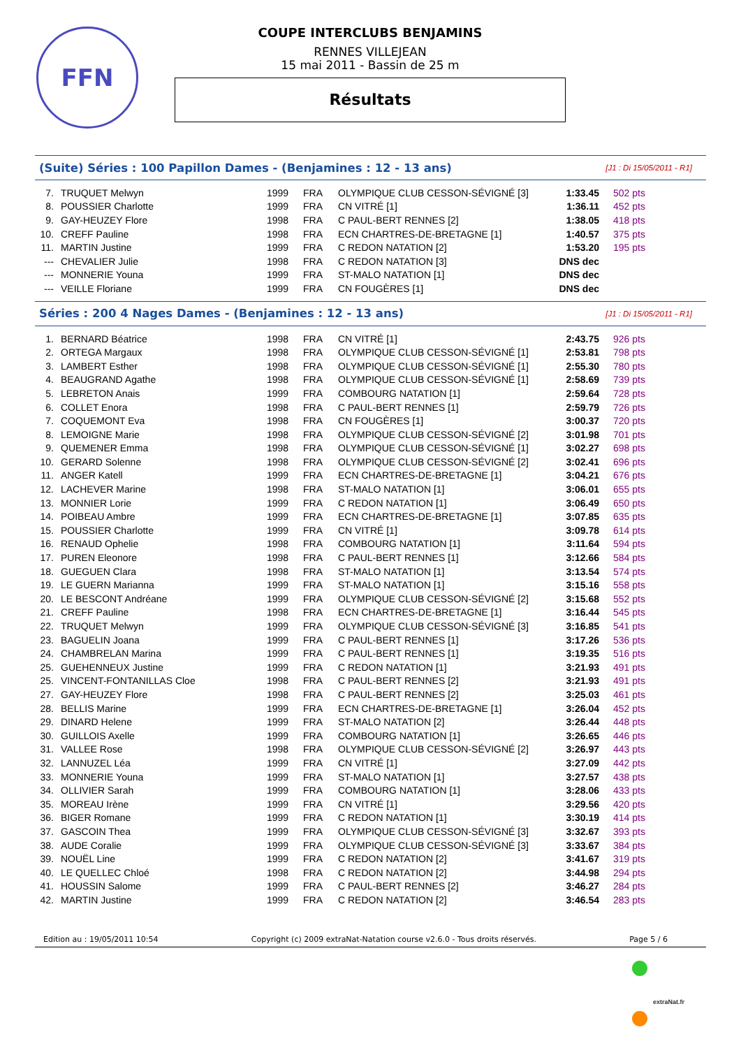FFN
COUPE INTERCLUBS BENJAMINS
RENNES VILLEJEAN
15 mai 2011 - Bassin de 25 m
Résultats
(Suite) Séries : 100 Papillon Dames - (Benjamines : 12 - 13 ans) [J1 : Di 15/05/2011 - R1]
| 7. | TRUQUET Melwyn | 1999 | FRA | OLYMPIQUE CLUB CESSON-SÉVIGNÉ [3] | 1:33.45 | 502 pts |
| 8. | POUSSIER Charlotte | 1999 | FRA | CN VITRÉ [1] | 1:36.11 | 452 pts |
| 9. | GAY-HEUZEY Flore | 1998 | FRA | C PAUL-BERT RENNES [2] | 1:38.05 | 418 pts |
| 10. | CREFF Pauline | 1998 | FRA | ECN CHARTRES-DE-BRETAGNE [1] | 1:40.57 | 375 pts |
| 11. | MARTIN Justine | 1999 | FRA | C REDON NATATION [2] | 1:53.20 | 195 pts |
| --- | CHEVALIER Julie | 1998 | FRA | C REDON NATATION [3] | DNS dec | |
| --- | MONNERIE Youna | 1999 | FRA | ST-MALO NATATION [1] | DNS dec | |
| --- | VEILLE Floriane | 1999 | FRA | CN FOUGÈRES [1] | DNS dec | |
Séries : 200 4 Nages Dames - (Benjamines : 12 - 13 ans) [J1 : Di 15/05/2011 - R1]
| 1. | BERNARD Béatrice | 1998 | FRA | CN VITRÉ [1] | 2:43.75 | 926 pts |
| 2. | ORTEGA Margaux | 1998 | FRA | OLYMPIQUE CLUB CESSON-SÉVIGNÉ [1] | 2:53.81 | 798 pts |
| 3. | LAMBERT Esther | 1998 | FRA | OLYMPIQUE CLUB CESSON-SÉVIGNÉ [1] | 2:55.30 | 780 pts |
| 4. | BEAUGRAND Agathe | 1998 | FRA | OLYMPIQUE CLUB CESSON-SÉVIGNÉ [1] | 2:58.69 | 739 pts |
| 5. | LEBRETON Anais | 1999 | FRA | COMBOURG NATATION [1] | 2:59.64 | 728 pts |
| 6. | COLLET Enora | 1998 | FRA | C PAUL-BERT RENNES [1] | 2:59.79 | 726 pts |
| 7. | COQUEMONT Eva | 1998 | FRA | CN FOUGÈRES [1] | 3:00.37 | 720 pts |
| 8. | LEMOIGNE Marie | 1998 | FRA | OLYMPIQUE CLUB CESSON-SÉVIGNÉ [2] | 3:01.98 | 701 pts |
| 9. | QUEMENER Emma | 1998 | FRA | OLYMPIQUE CLUB CESSON-SÉVIGNÉ [1] | 3:02.27 | 698 pts |
| 10. | GERARD Solenne | 1998 | FRA | OLYMPIQUE CLUB CESSON-SÉVIGNÉ [2] | 3:02.41 | 696 pts |
| 11. | ANGER Katell | 1999 | FRA | ECN CHARTRES-DE-BRETAGNE [1] | 3:04.21 | 676 pts |
| 12. | LACHEVER Marine | 1998 | FRA | ST-MALO NATATION [1] | 3:06.01 | 655 pts |
| 13. | MONNIER Lorie | 1999 | FRA | C REDON NATATION [1] | 3:06.49 | 650 pts |
| 14. | POIBEAU Ambre | 1999 | FRA | ECN CHARTRES-DE-BRETAGNE [1] | 3:07.85 | 635 pts |
| 15. | POUSSIER Charlotte | 1999 | FRA | CN VITRÉ [1] | 3:09.78 | 614 pts |
| 16. | RENAUD Ophelie | 1998 | FRA | COMBOURG NATATION [1] | 3:11.64 | 594 pts |
| 17. | PUREN Eleonore | 1998 | FRA | C PAUL-BERT RENNES [1] | 3:12.66 | 584 pts |
| 18. | GUEGUEN Clara | 1998 | FRA | ST-MALO NATATION [1] | 3:13.54 | 574 pts |
| 19. | LE GUERN Marianna | 1999 | FRA | ST-MALO NATATION [1] | 3:15.16 | 558 pts |
| 20. | LE BESCONT Andréane | 1999 | FRA | OLYMPIQUE CLUB CESSON-SÉVIGNÉ [2] | 3:15.68 | 552 pts |
| 21. | CREFF Pauline | 1998 | FRA | ECN CHARTRES-DE-BRETAGNE [1] | 3:16.44 | 545 pts |
| 22. | TRUQUET Melwyn | 1999 | FRA | OLYMPIQUE CLUB CESSON-SÉVIGNÉ [3] | 3:16.85 | 541 pts |
| 23. | BAGUELIN Joana | 1999 | FRA | C PAUL-BERT RENNES [1] | 3:17.26 | 536 pts |
| 24. | CHAMBRELAN Marina | 1999 | FRA | C PAUL-BERT RENNES [1] | 3:19.35 | 516 pts |
| 25. | GUEHENNEUX Justine | 1999 | FRA | C REDON NATATION [1] | 3:21.93 | 491 pts |
| 25. | VINCENT-FONTANILLAS Cloe | 1998 | FRA | C PAUL-BERT RENNES [2] | 3:21.93 | 491 pts |
| 27. | GAY-HEUZEY Flore | 1998 | FRA | C PAUL-BERT RENNES [2] | 3:25.03 | 461 pts |
| 28. | BELLIS Marine | 1999 | FRA | ECN CHARTRES-DE-BRETAGNE [1] | 3:26.04 | 452 pts |
| 29. | DINARD Helene | 1999 | FRA | ST-MALO NATATION [2] | 3:26.44 | 448 pts |
| 30. | GUILLOIS Axelle | 1999 | FRA | COMBOURG NATATION [1] | 3:26.65 | 446 pts |
| 31. | VALLEE Rose | 1998 | FRA | OLYMPIQUE CLUB CESSON-SÉVIGNÉ [2] | 3:26.97 | 443 pts |
| 32. | LANNUZEL Léa | 1999 | FRA | CN VITRÉ [1] | 3:27.09 | 442 pts |
| 33. | MONNERIE Youna | 1999 | FRA | ST-MALO NATATION [1] | 3:27.57 | 438 pts |
| 34. | OLLIVIER Sarah | 1999 | FRA | COMBOURG NATATION [1] | 3:28.06 | 433 pts |
| 35. | MOREAU Irène | 1999 | FRA | CN VITRÉ [1] | 3:29.56 | 420 pts |
| 36. | BIGER Romane | 1999 | FRA | C REDON NATATION [1] | 3:30.19 | 414 pts |
| 37. | GASCOIN Thea | 1999 | FRA | OLYMPIQUE CLUB CESSON-SÉVIGNÉ [3] | 3:32.67 | 393 pts |
| 38. | AUDE Coralie | 1999 | FRA | OLYMPIQUE CLUB CESSON-SÉVIGNÉ [3] | 3:33.67 | 384 pts |
| 39. | NOUËL Line | 1999 | FRA | C REDON NATATION [2] | 3:41.67 | 319 pts |
| 40. | LE QUELLEC Chloé | 1998 | FRA | C REDON NATATION [2] | 3:44.98 | 294 pts |
| 41. | HOUSSIN Salome | 1999 | FRA | C PAUL-BERT RENNES [2] | 3:46.27 | 284 pts |
| 42. | MARTIN Justine | 1999 | FRA | C REDON NATATION [2] | 3:46.54 | 283 pts |
Edition au : 19/05/2011 10:54 Copyright (c) 2009 extraNat-Natation course v2.6.0 - Tous droits réservés. Page 5 / 6
extraNat.fr